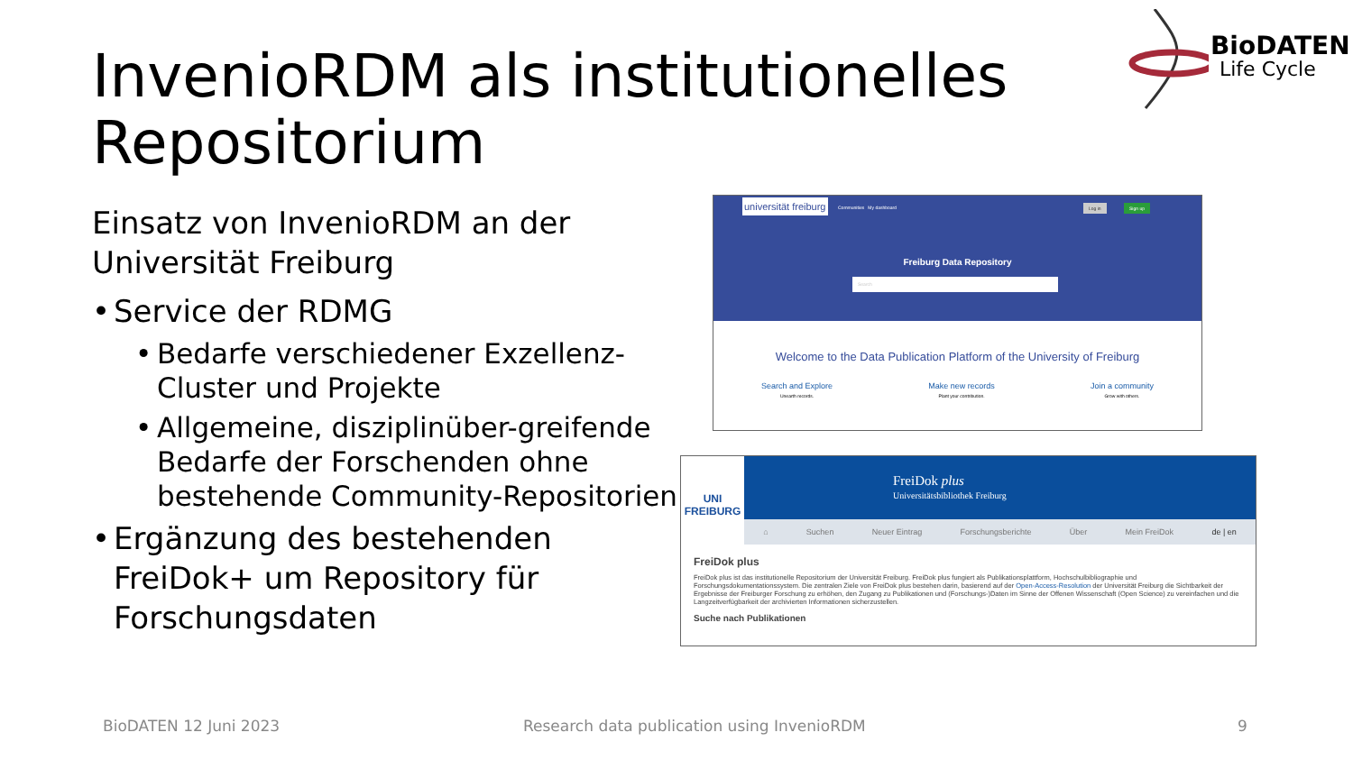InvenioRDM als institutionelles
Repositorium
BioDATEN
Life Cycle
Einsatz von InvenioRDM an der Universität Freiburg
• Service der RDMG
• Bedarfe verschiedener Exzellenz-Cluster und Projekte
• Allgemeine, disziplinüber-greifende Bedarfe der Forschenden ohne bestehende Community-Repositorien
• Ergänzung des bestehenden FreiDok+ um Repository für Forschungsdaten
universität freiburg Communities My dashboard Log in Sign up
Freiburg Data Repository
Search
Welcome to the Data Publication Platform of the University of Freiburg
Search and Explore
Unearth records.
Make new records
Plant your contribution.
Join a community
Grow with others.
UNI FREIBURG
FreiDok plus
Universitätsbibliothek Freiburg
⌂ Suchen Neuer Eintrag Forschungsberichte Über Mein FreiDok de | en
FreiDok plus
FreiDok plus ist das institutionelle Repositorium der Universität Freiburg. FreiDok plus fungiert als Publikationsplattform, Hochschulbibliographie und Forschungsdokumentationssystem. Die zentralen Ziele von FreiDok plus bestehen darin, basierend auf der Open-Access-Resolution der Universität Freiburg die Sichtbarkeit der Ergebnisse der Freiburger Forschung zu erhöhen, den Zugang zu Publikationen und (Forschungs-)Daten im Sinne der Offenen Wissenschaft (Open Science) zu vereinfachen und die Langzeitverfügbarkeit der archivierten Informationen sicherzustellen.
Suche nach Publikationen
BioDATEN 12 Juni 2023
Research data publication using InvenioRDM
9